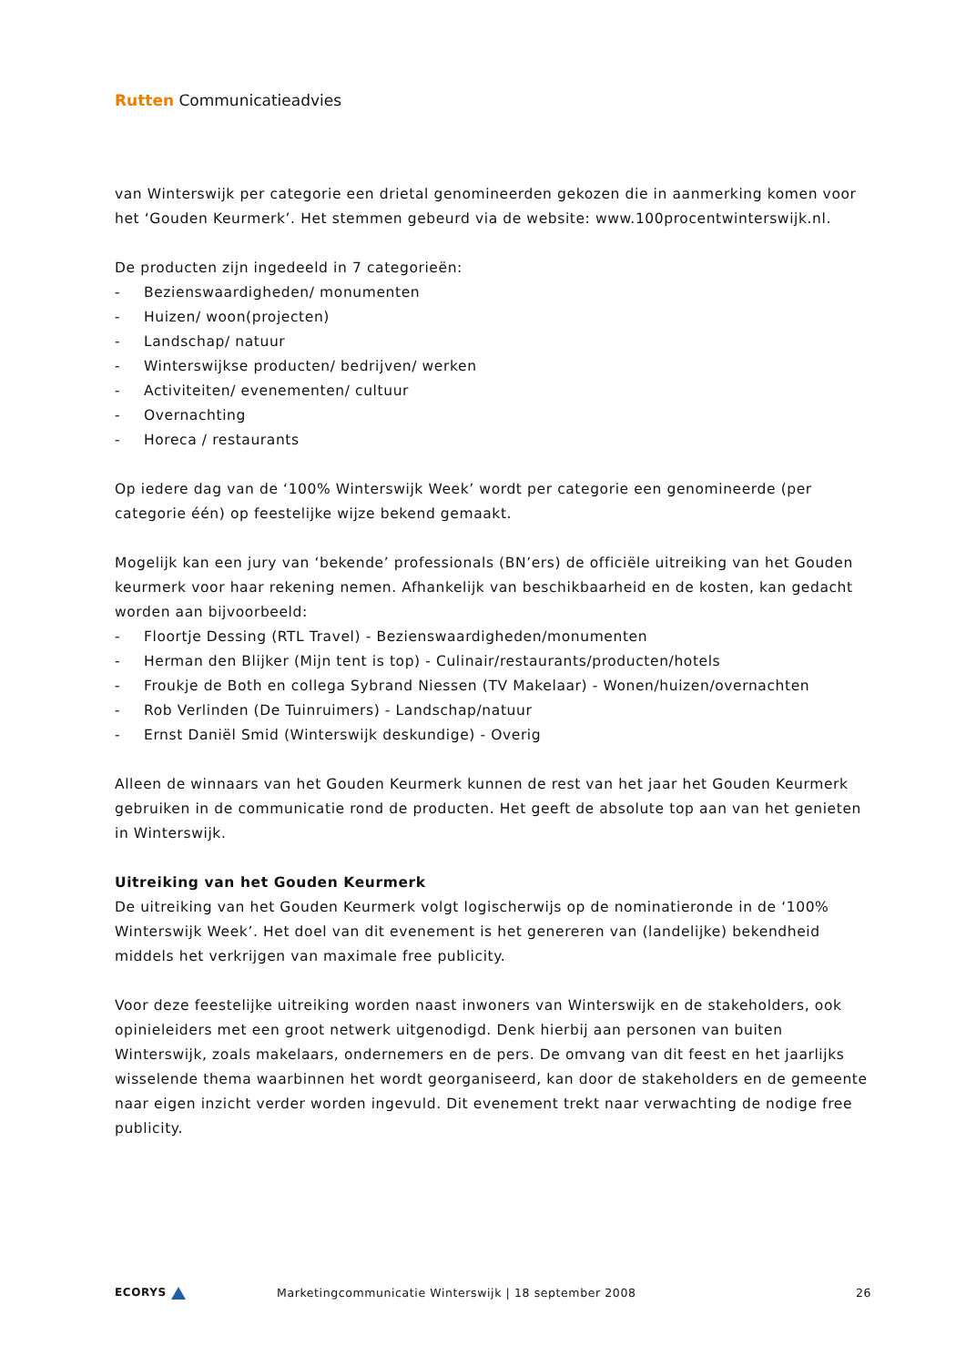Rutten Communicatieadvies
van Winterswijk per categorie een drietal genomineerden gekozen die in aanmerking komen voor het ‘Gouden Keurmerk’. Het stemmen gebeurd via de website: www.100procentwinterswijk.nl.
De producten zijn ingedeeld in 7 categorieën:
- Bezienswaardigheden/ monumenten
- Huizen/ woon(projecten)
- Landschap/ natuur
- Winterswijkse producten/ bedrijven/ werken
- Activiteiten/ evenementen/ cultuur
- Overnachting
- Horeca / restaurants
Op iedere dag van de ‘100% Winterswijk Week’ wordt per categorie een genomineerde (per categorie één) op feestelijke wijze bekend gemaakt.
Mogelijk kan een jury van ‘bekende’ professionals (BN’ers) de officiële uitreiking van het Gouden keurmerk voor haar rekening nemen. Afhankelijk van beschikbaarheid en de kosten, kan gedacht worden aan bijvoorbeeld:
- Floortje Dessing (RTL Travel) - Bezienswaardigheden/monumenten
- Herman den Blijker (Mijn tent is top) - Culinair/restaurants/producten/hotels
- Froukje de Both en collega Sybrand Niessen (TV Makelaar) - Wonen/huizen/overnachten
- Rob Verlinden (De Tuinruimers) - Landschap/natuur
- Ernst Daniël Smid (Winterswijk deskundige) - Overig
Alleen de winnaars van het Gouden Keurmerk kunnen de rest van het jaar het Gouden Keurmerk gebruiken in de communicatie rond de producten. Het geeft de absolute top aan van het genieten in Winterswijk.
Uitreiking van het Gouden Keurmerk
De uitreiking van het Gouden Keurmerk volgt logischerwijs op de nominatieronde in de ‘100% Winterswijk Week’. Het doel van dit evenement is het genereren van (landelijke) bekendheid middels het verkrijgen van maximale free publicity.
Voor deze feestelijke uitreiking worden naast inwoners van Winterswijk en de stakeholders, ook opinieleiders met een groot netwerk uitgenodigd. Denk hierbij aan personen van buiten Winterswijk, zoals makelaars, ondernemers en de pers. De omvang van dit feest en het jaarlijks wisselende thema waarbinnen het wordt georganiseerd, kan door de stakeholders en de gemeente naar eigen inzicht verder worden ingevuld. Dit evenement trekt naar verwachting de nodige free publicity.
ECORYS
Marketingcommunicatie Winterswijk | 18 september 2008
26